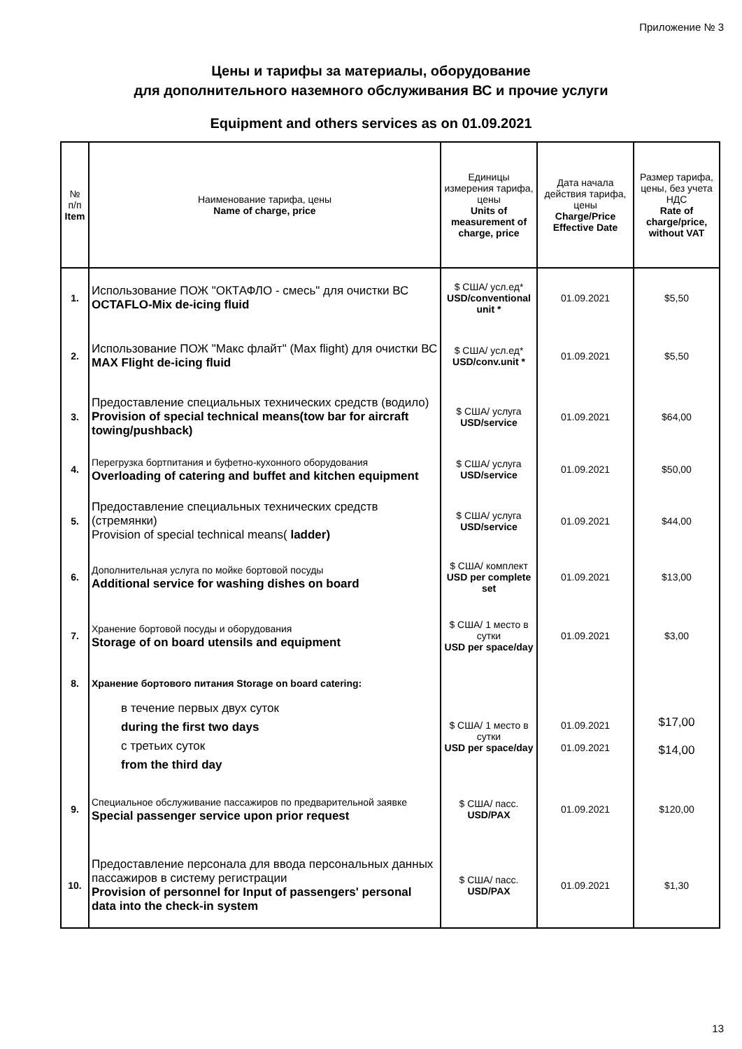Приложение № 3
Цены и тарифы за материалы, оборудование
для дополнительного наземного обслуживания ВС и прочие услуги
Equipment and others services as on 01.09.2021
| № п/п Item | Наименование тарифа, цены Name of charge, price | Единицы измерения тарифа, цены Units of measurement of charge, price | Дата начала действия тарифа, цены Charge/Price Effective Date | Размер тарифа, цены, без учета НДС Rate of charge/price, without VAT |
| --- | --- | --- | --- | --- |
| 1. | Использование ПОЖ "ОКТАФЛО - смесь" для очистки ВС OCTAFLO-Mix de-icing fluid | $ США/ усл.ед* USD/conventional unit * | 01.09.2021 | $5,50 |
| 2. | Использование ПОЖ "Макс флайт" (Max flight) для очистки ВС MAX Flight de-icing fluid | $ США/ усл.ед* USD/conv.unit * | 01.09.2021 | $5,50 |
| 3. | Предоставление специальных технических средств (водило) Provision of special technical means(tow bar for aircraft towing/pushback) | $ США/ услуга USD/service | 01.09.2021 | $64,00 |
| 4. | Перегрузка бортпитания и буфетно-кухонного оборудования Overloading of catering and buffet and kitchen equipment | $ США/ услуга USD/service | 01.09.2021 | $50,00 |
| 5. | Предоставление специальных технических средств (стремянки) Provision of special technical means( ladder) | $ США/ услуга USD/service | 01.09.2021 | $44,00 |
| 6. | Дополнительная услуга по мойке бортовой посуды Additional service for washing dishes on board | $ США/ комплект USD per complete set | 01.09.2021 | $13,00 |
| 7. | Хранение бортовой посуды и оборудования Storage of on board utensils and equipment | $ США/ 1 место в сутки USD per space/day | 01.09.2021 | $3,00 |
| 8. | Хранение бортового питания Storage on board catering: | | | |
| | в течение первых двух суток during the first two days с третьих суток from the third day | $ США/ 1 место в сутки USD per space/day | 01.09.2021 01.09.2021 | $17,00 $14,00 |
| 9. | Специальное обслуживание пассажиров по предварительной заявке Special passenger service upon prior request | $ США/ пасс. USD/PAX | 01.09.2021 | $120,00 |
| 10. | Предоставление персонала для ввода персональных данных пассажиров в систему регистрации Provision of personnel for Input of passengers' personal data into the check-in system | $ США/ пасс. USD/PAX | 01.09.2021 | $1,30 |
13